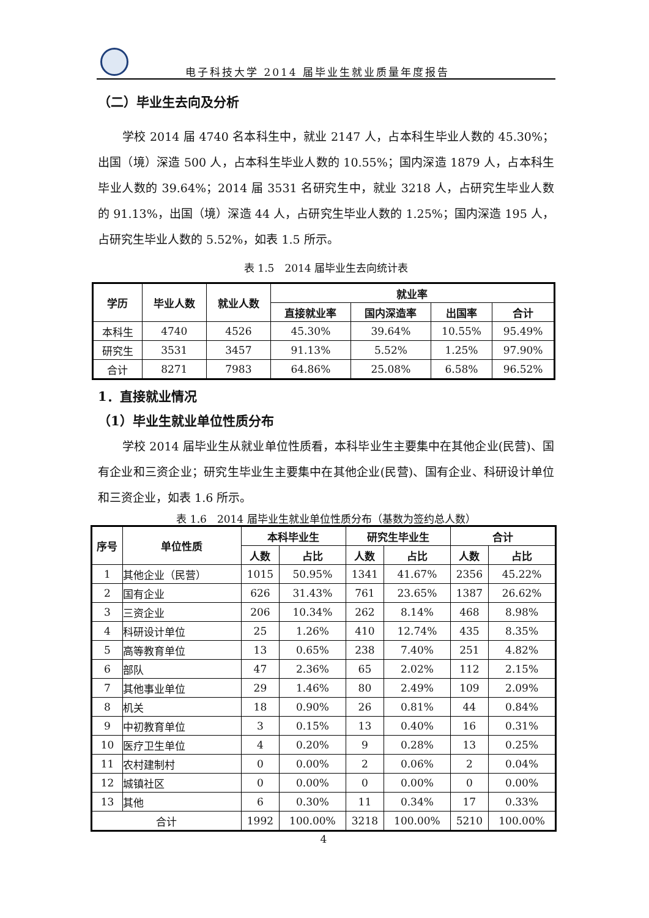电子科技大学 2014 届毕业生就业质量年度报告
（二）毕业生去向及分析
学校 2014 届 4740 名本科生中，就业 2147 人，占本科生毕业人数的 45.30%；出国（境）深造 500 人，占本科生毕业人数的 10.55%；国内深造 1879 人，占本科生毕业人数的 39.64%；2014 届 3531 名研究生中，就业 3218 人，占研究生毕业人数的 91.13%，出国（境）深造 44 人，占研究生毕业人数的 1.25%；国内深造 195 人，占研究生毕业人数的 5.52%，如表 1.5 所示。
表 1.5　2014 届毕业生去向统计表
| 学历 | 毕业人数 | 就业人数 | 就业率 | | | |
| --- | --- | --- | --- | --- | --- | --- |
| | | | 直接就业率 | 国内深造率 | 出国率 | 合计 |
| 本科生 | 4740 | 4526 | 45.30% | 39.64% | 10.55% | 95.49% |
| 研究生 | 3531 | 3457 | 91.13% | 5.52% | 1.25% | 97.90% |
| 合计 | 8271 | 7983 | 64.86% | 25.08% | 6.58% | 96.52% |
1．直接就业情况
（1）毕业生就业单位性质分布
学校 2014 届毕业生从就业单位性质看，本科毕业生主要集中在其他企业(民营)、国有企业和三资企业；研究生毕业生主要集中在其他企业(民营)、国有企业、科研设计单位和三资企业，如表 1.6 所示。
表 1.6　2014 届毕业生就业单位性质分布（基数为签约总人数）
| 序号 | 单位性质 | 本科毕业生 | | 研究生毕业生 | | 合计 | |
| --- | --- | --- | --- | --- | --- | --- | --- |
| | | 人数 | 占比 | 人数 | 占比 | 人数 | 占比 |
| 1 | 其他企业（民营） | 1015 | 50.95% | 1341 | 41.67% | 2356 | 45.22% |
| 2 | 国有企业 | 626 | 31.43% | 761 | 23.65% | 1387 | 26.62% |
| 3 | 三资企业 | 206 | 10.34% | 262 | 8.14% | 468 | 8.98% |
| 4 | 科研设计单位 | 25 | 1.26% | 410 | 12.74% | 435 | 8.35% |
| 5 | 高等教育单位 | 13 | 0.65% | 238 | 7.40% | 251 | 4.82% |
| 6 | 部队 | 47 | 2.36% | 65 | 2.02% | 112 | 2.15% |
| 7 | 其他事业单位 | 29 | 1.46% | 80 | 2.49% | 109 | 2.09% |
| 8 | 机关 | 18 | 0.90% | 26 | 0.81% | 44 | 0.84% |
| 9 | 中初教育单位 | 3 | 0.15% | 13 | 0.40% | 16 | 0.31% |
| 10 | 医疗卫生单位 | 4 | 0.20% | 9 | 0.28% | 13 | 0.25% |
| 11 | 农村建制村 | 0 | 0.00% | 2 | 0.06% | 2 | 0.04% |
| 12 | 城镇社区 | 0 | 0.00% | 0 | 0.00% | 0 | 0.00% |
| 13 | 其他 | 6 | 0.30% | 11 | 0.34% | 17 | 0.33% |
| 合计 | | 1992 | 100.00% | 3218 | 100.00% | 5210 | 100.00% |
4